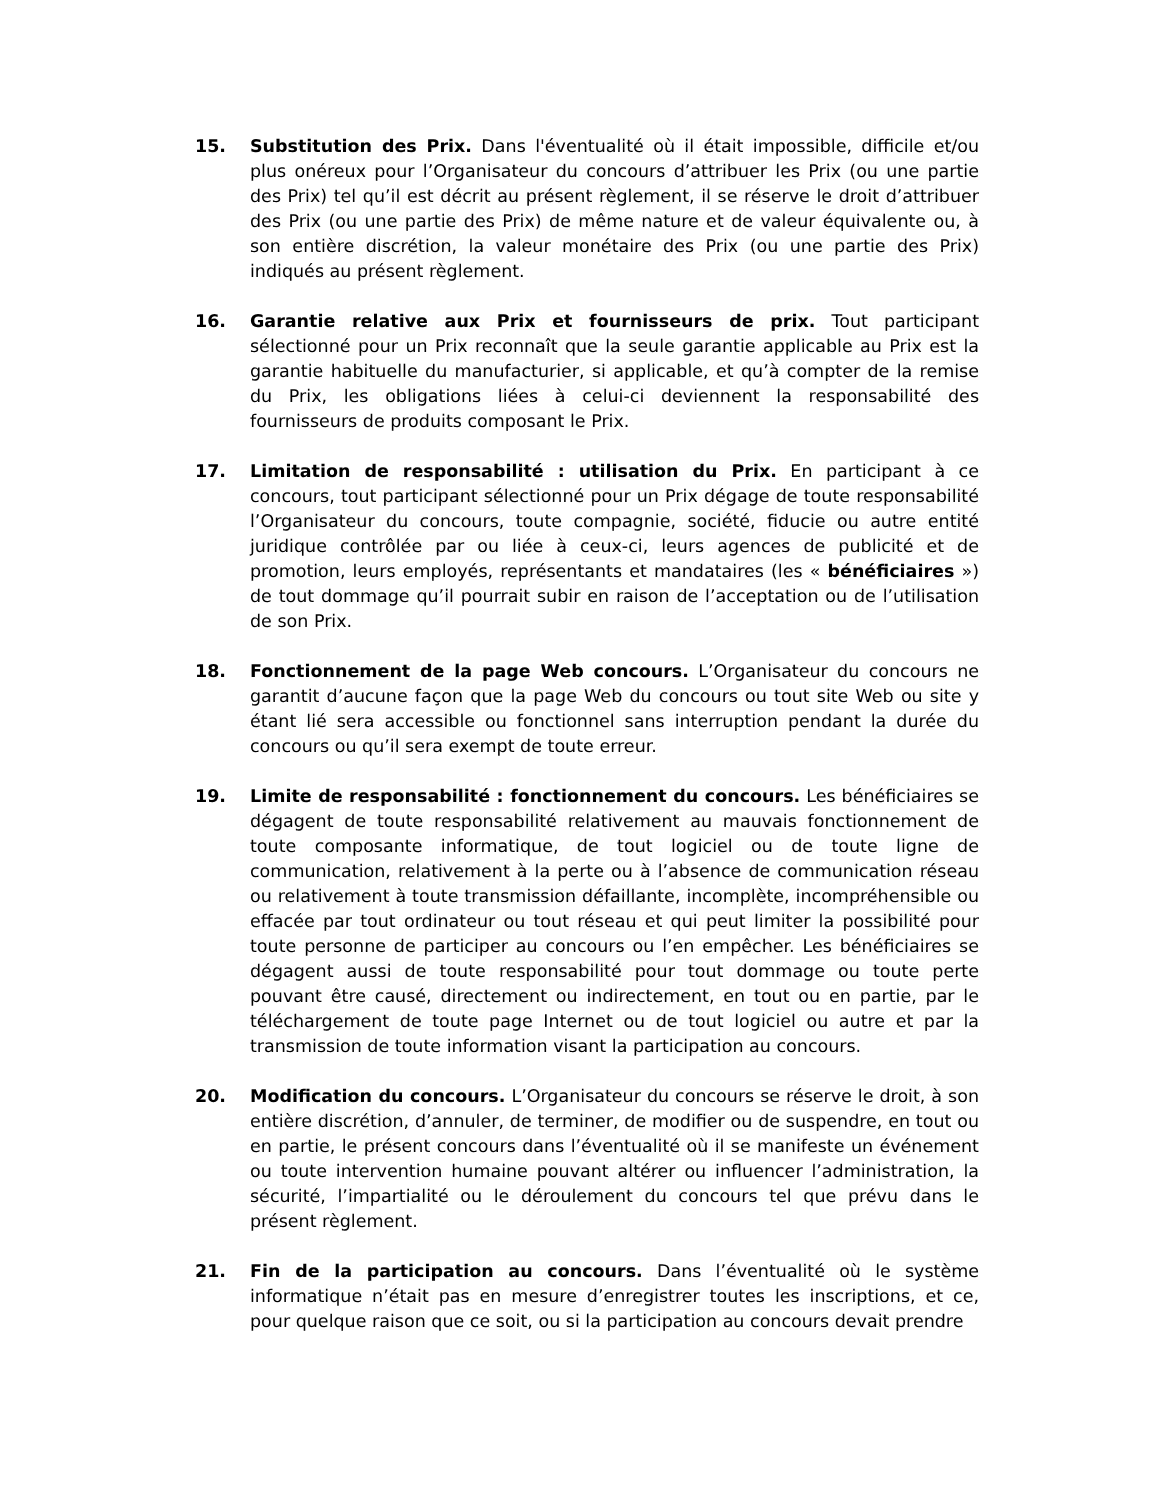15. Substitution des Prix. Dans l'éventualité où il était impossible, difficile et/ou plus onéreux pour l’Organisateur du concours d’attribuer les Prix (ou une partie des Prix) tel qu’il est décrit au présent règlement, il se réserve le droit d’attribuer des Prix (ou une partie des Prix) de même nature et de valeur équivalente ou, à son entière discrétion, la valeur monétaire des Prix (ou une partie des Prix) indiqués au présent règlement.
16. Garantie relative aux Prix et fournisseurs de prix. Tout participant sélectionné pour un Prix reconnaît que la seule garantie applicable au Prix est la garantie habituelle du manufacturier, si applicable, et qu’à compter de la remise du Prix, les obligations liées à celui-ci deviennent la responsabilité des fournisseurs de produits composant le Prix.
17. Limitation de responsabilité : utilisation du Prix. En participant à ce concours, tout participant sélectionné pour un Prix dégage de toute responsabilité l’Organisateur du concours, toute compagnie, société, fiducie ou autre entité juridique contrôlée par ou liée à ceux-ci, leurs agences de publicité et de promotion, leurs employés, représentants et mandataires (les « bénéficiaires ») de tout dommage qu’il pourrait subir en raison de l’acceptation ou de l’utilisation de son Prix.
18. Fonctionnement de la page Web concours. L’Organisateur du concours ne garantit d’aucune façon que la page Web du concours ou tout site Web ou site y étant lié sera accessible ou fonctionnel sans interruption pendant la durée du concours ou qu’il sera exempt de toute erreur.
19. Limite de responsabilité : fonctionnement du concours. Les bénéficiaires se dégagent de toute responsabilité relativement au mauvais fonctionnement de toute composante informatique, de tout logiciel ou de toute ligne de communication, relativement à la perte ou à l’absence de communication réseau ou relativement à toute transmission défaillante, incomplète, incompréhensible ou effacée par tout ordinateur ou tout réseau et qui peut limiter la possibilité pour toute personne de participer au concours ou l’en empêcher. Les bénéficiaires se dégagent aussi de toute responsabilité pour tout dommage ou toute perte pouvant être causé, directement ou indirectement, en tout ou en partie, par le téléchargement de toute page Internet ou de tout logiciel ou autre et par la transmission de toute information visant la participation au concours.
20. Modification du concours. L’Organisateur du concours se réserve le droit, à son entière discrétion, d’annuler, de terminer, de modifier ou de suspendre, en tout ou en partie, le présent concours dans l’éventualité où il se manifeste un événement ou toute intervention humaine pouvant altérer ou influencer l’administration, la sécurité, l’impartialité ou le déroulement du concours tel que prévu dans le présent règlement.
21. Fin de la participation au concours. Dans l’éventualité où le système informatique n’était pas en mesure d’enregistrer toutes les inscriptions, et ce, pour quelque raison que ce soit, ou si la participation au concours devait prendre